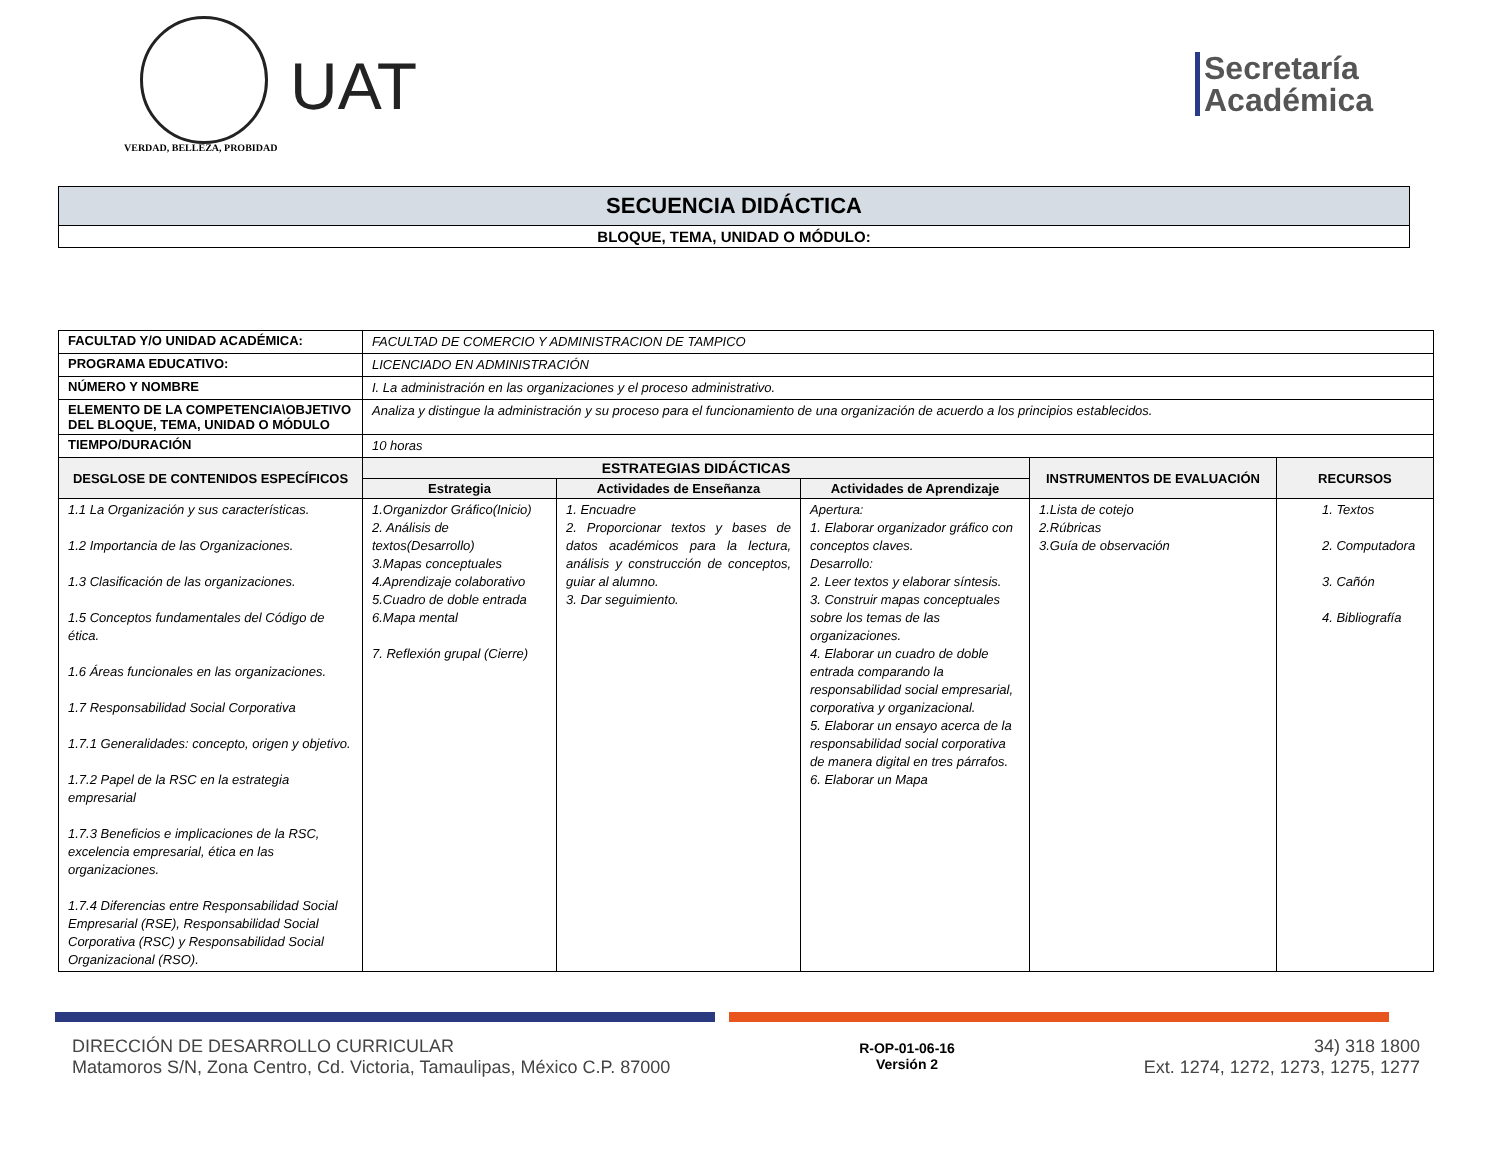VERDAD, BELLEZA, PROBIDAD
UAT
Secretaría
Académica
| SECUENCIA DIDÁCTICA |
| BLOQUE, TEMA, UNIDAD O MÓDULO: |
| FACULTAD Y/O UNIDAD ACADÉMICA: | FACULTAD DE COMERCIO Y ADMINISTRACION DE TAMPICO | | | | |
| PROGRAMA EDUCATIVO: | LICENCIADO EN ADMINISTRACIÓN | | | | |
| NÚMERO Y NOMBRE | I. La administración en las organizaciones y el proceso administrativo. | | | | |
| ELEMENTO DE LA COMPETENCIA\OBJETIVO DEL BLOQUE, TEMA, UNIDAD O MÓDULO | Analiza y distingue la administración y su proceso para el funcionamiento de una organización de acuerdo a los principios establecidos. | | | | |
| TIEMPO/DURACIÓN | 10 horas | | | | |
| DESGLOSE DE CONTENIDOS ESPECÍFICOS | ESTRATEGIAS DIDÁCTICAS | | | INSTRUMENTOS DE EVALUACIÓN | RECURSOS |
| | Estrategia | Actividades de Enseñanza | Actividades de Aprendizaje | | |
| 1.1 La Organización y sus características. 1.2 Importancia de las Organizaciones. 1.3 Clasificación de las organizaciones. 1.5 Conceptos fundamentales del Código de ética. 1.6 Áreas funcionales en las organizaciones. 1.7 Responsabilidad Social Corporativa 1.7.1 Generalidades: concepto, origen y objetivo. 1.7.2 Papel de la RSC en la estrategia empresarial 1.7.3 Beneficios e implicaciones de la RSC, excelencia empresarial, ética en las organizaciones. 1.7.4 Diferencias entre Responsabilidad Social Empresarial (RSE), Responsabilidad Social Corporativa (RSC) y Responsabilidad Social Organizacional (RSO). | 1.Organizdor Gráfico(Inicio) 2. Análisis de textos(Desarrollo) 3.Mapas conceptuales 4.Aprendizaje colaborativo 5.Cuadro de doble entrada 6.Mapa mental 7. Reflexión grupal (Cierre) | 1. Encuadre 2. Proporcionar textos y bases de datos académicos para la lectura, análisis y construcción de conceptos, guiar al alumno. 3. Dar seguimiento. | Apertura: 1. Elaborar organizador gráfico con conceptos claves. Desarrollo: 2. Leer textos y elaborar síntesis. 3. Construir mapas conceptuales sobre los temas de las organizaciones. 4. Elaborar un cuadro de doble entrada comparando la responsabilidad social empresarial, corporativa y organizacional. 5. Elaborar un ensayo acerca de la responsabilidad social corporativa de manera digital en tres párrafos. 6. Elaborar un Mapa | 1.Lista de cotejo 2.Rúbricas 3.Guía de observación | 1. Textos 2. Computadora 3. Cañón 4. Bibliografía |
DIRECCIÓN DE DESARROLLO CURRICULAR
Matamoros S/N, Zona Centro, Cd. Victoria, Tamaulipas, México C.P. 87000
R-OP-01-06-16
Versión 2
34) 318 1800
Ext. 1274, 1272, 1273, 1275, 1277